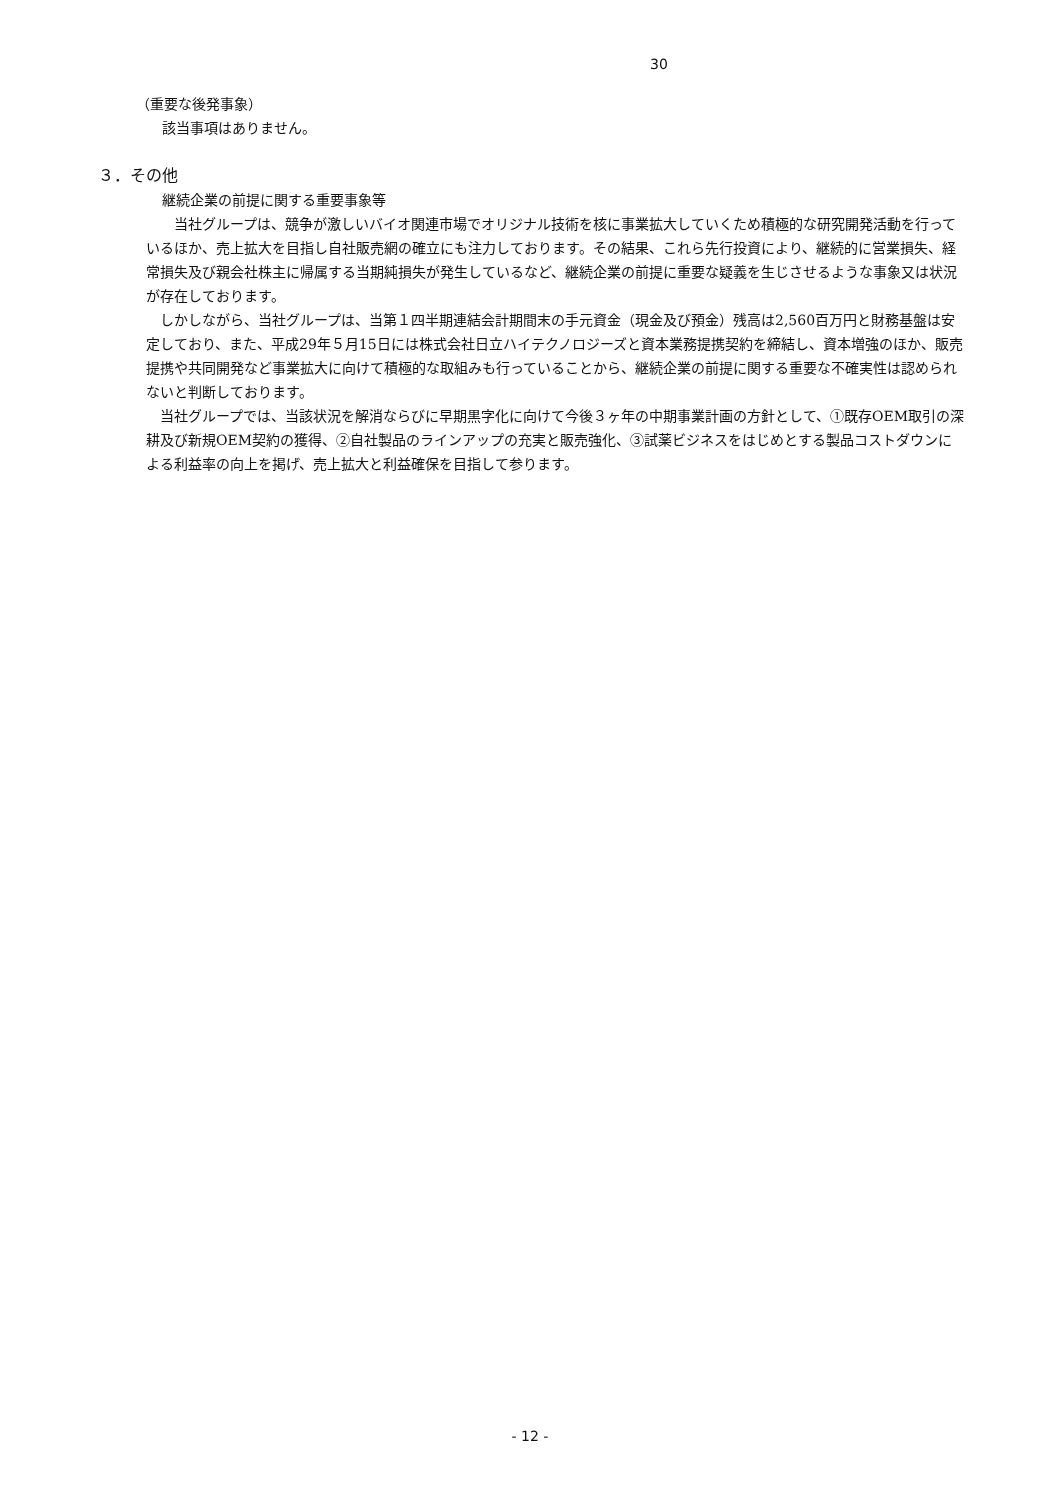30
（重要な後発事象）
該当事項はありません。
３．その他
継続企業の前提に関する重要事象等
　　当社グループは、競争が激しいバイオ関連市場でオリジナル技術を核に事業拡大していくため積極的な研究開発活動を行っているほか、売上拡大を目指し自社販売網の確立にも注力しております。その結果、これら先行投資により、継続的に営業損失、経常損失及び親会社株主に帰属する当期純損失が発生しているなど、継続企業の前提に重要な疑義を生じさせるような事象又は状況が存在しております。
　しかしながら、当社グループは、当第１四半期連結会計期間末の手元資金（現金及び預金）残高は2,560百万円と財務基盤は安定しており、また、平成29年５月15日には株式会社日立ハイテクノロジーズと資本業務提携契約を締結し、資本増強のほか、販売提携や共同開発など事業拡大に向けて積極的な取組みも行っていることから、継続企業の前提に関する重要な不確実性は認められないと判断しております。
　当社グループでは、当該状況を解消ならびに早期黒字化に向けて今後３ヶ年の中期事業計画の方針として、①既存OEM取引の深耕及び新規OEM契約の獲得、②自社製品のラインアップの充実と販売強化、③試薬ビジネスをはじめとする製品コストダウンによる利益率の向上を掲げ、売上拡大と利益確保を目指して参ります。
- 12 -